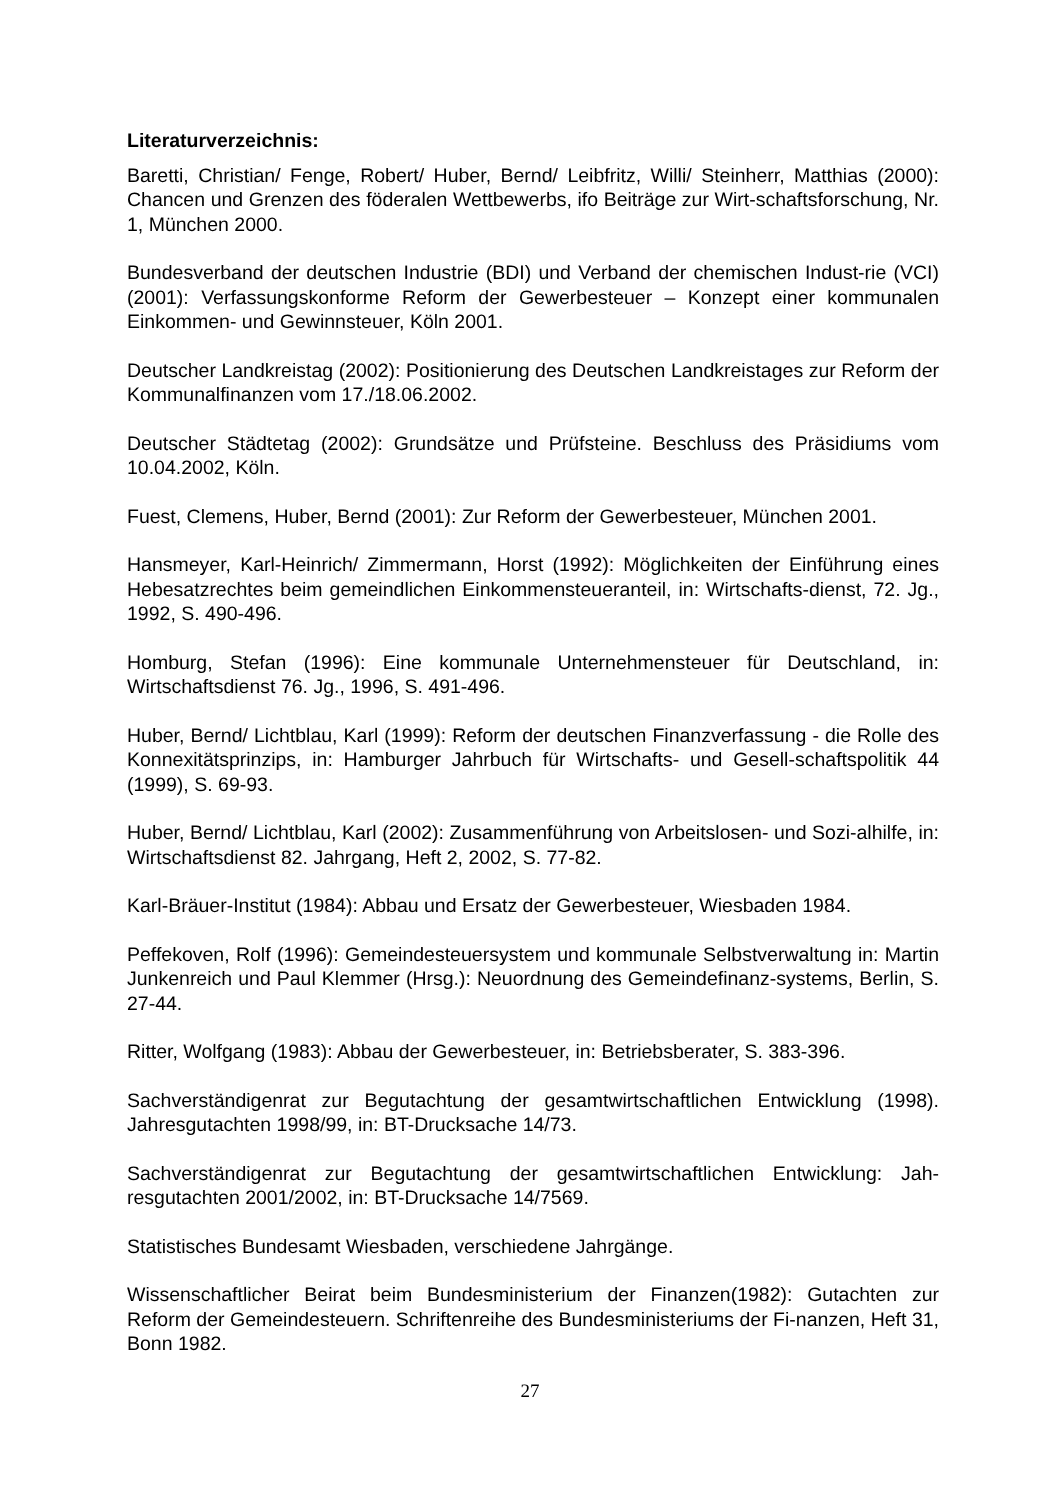Literaturverzeichnis:
Baretti, Christian/ Fenge, Robert/ Huber, Bernd/ Leibfritz, Willi/ Steinherr, Matthias (2000): Chancen und Grenzen des föderalen Wettbewerbs, ifo Beiträge zur Wirt-schaftsforschung, Nr. 1, München 2000.
Bundesverband der deutschen Industrie (BDI) und Verband der chemischen Indust-rie (VCI) (2001): Verfassungskonforme Reform der Gewerbesteuer – Konzept einer kommunalen Einkommen- und Gewinnsteuer, Köln 2001.
Deutscher Landkreistag (2002): Positionierung des Deutschen Landkreistages zur Reform der Kommunalfinanzen vom 17./18.06.2002.
Deutscher Städtetag (2002): Grundsätze und Prüfsteine. Beschluss des Präsidiums vom 10.04.2002, Köln.
Fuest, Clemens, Huber, Bernd (2001): Zur Reform der Gewerbesteuer, München 2001.
Hansmeyer, Karl-Heinrich/ Zimmermann, Horst (1992): Möglichkeiten der Einführung eines Hebesatzrechtes beim gemeindlichen Einkommensteueranteil, in: Wirtschafts-dienst, 72. Jg., 1992, S. 490-496.
Homburg, Stefan (1996): Eine kommunale Unternehmensteuer für Deutschland, in: Wirtschaftsdienst 76. Jg., 1996, S. 491-496.
Huber, Bernd/ Lichtblau, Karl (1999): Reform der deutschen Finanzverfassung - die Rolle des Konnexitätsprinzips, in: Hamburger Jahrbuch für Wirtschafts- und Gesell-schaftspolitik 44 (1999), S. 69-93.
Huber, Bernd/ Lichtblau, Karl (2002): Zusammenführung von Arbeitslosen- und Sozi-alhilfe, in: Wirtschaftsdienst 82. Jahrgang, Heft 2, 2002, S. 77-82.
Karl-Bräuer-Institut (1984): Abbau und Ersatz der Gewerbesteuer, Wiesbaden 1984.
Peffekoven, Rolf (1996): Gemeindesteuersystem und kommunale Selbstverwaltung in: Martin Junkenreich und Paul Klemmer (Hrsg.): Neuordnung des Gemeindefinanz-systems, Berlin, S. 27-44.
Ritter, Wolfgang (1983): Abbau der Gewerbesteuer, in: Betriebsberater, S. 383-396.
Sachverständigenrat zur Begutachtung der gesamtwirtschaftlichen Entwicklung (1998). Jahresgutachten 1998/99, in: BT-Drucksache 14/73.
Sachverständigenrat zur Begutachtung der gesamtwirtschaftlichen Entwicklung: Jah-resgutachten 2001/2002, in: BT-Drucksache 14/7569.
Statistisches Bundesamt Wiesbaden, verschiedene Jahrgänge.
Wissenschaftlicher Beirat beim Bundesministerium der Finanzen(1982): Gutachten zur Reform der Gemeindesteuern. Schriftenreihe des Bundesministeriums der Fi-nanzen, Heft 31, Bonn 1982.
27